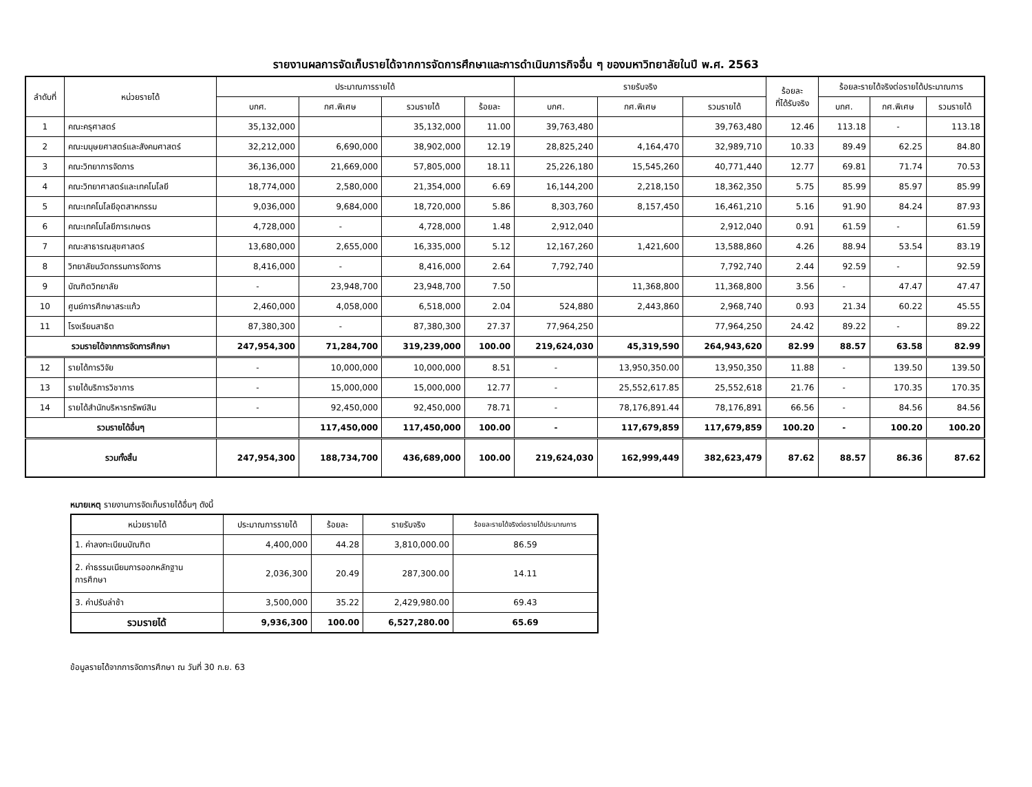รายงานผลการจัดเก็บรายได้จากการจัดการศึกษาและการดำเนินภารกิจอื่น ๆ ของมหาวิทยาลัยในปี พ.ศ. 2563
| ลำดับที่ | หน่วยรายได้ | ประมาณการรายได้ | | | | รายรับจริง | | | ร้อยละ ที่ได้รับจริง | ร้อยละรายได้จริงต่อรายได้ประมาณการ | | |
| --- | --- | --- | --- | --- | --- | --- | --- | --- | --- | --- | --- | --- |
| | | บกศ. | กศ.พิเศษ | รวมรายได้ | ร้อยละ | บกศ. | กศ.พิเศษ | รวมรายได้ | | บกศ. | กศ.พิเศษ | รวมรายได้ |
| 1 | คณะครุศาสตร์ | 35,132,000 | | 35,132,000 | 11.00 | 39,763,480 | | 39,763,480 | 12.46 | 113.18 | - | 113.18 |
| 2 | คณะมนุษยศาสตร์และสังคมศาสตร์ | 32,212,000 | 6,690,000 | 38,902,000 | 12.19 | 28,825,240 | 4,164,470 | 32,989,710 | 10.33 | 89.49 | 62.25 | 84.80 |
| 3 | คณะวิทยาการจัดการ | 36,136,000 | 21,669,000 | 57,805,000 | 18.11 | 25,226,180 | 15,545,260 | 40,771,440 | 12.77 | 69.81 | 71.74 | 70.53 |
| 4 | คณะวิทยาศาสตร์และเทคโนโลยี | 18,774,000 | 2,580,000 | 21,354,000 | 6.69 | 16,144,200 | 2,218,150 | 18,362,350 | 5.75 | 85.99 | 85.97 | 85.99 |
| 5 | คณะเทคโนโลยีอุตสาหกรรม | 9,036,000 | 9,684,000 | 18,720,000 | 5.86 | 8,303,760 | 8,157,450 | 16,461,210 | 5.16 | 91.90 | 84.24 | 87.93 |
| 6 | คณะเทคโนโลยีการเกษตร | 4,728,000 | - | 4,728,000 | 1.48 | 2,912,040 | | 2,912,040 | 0.91 | 61.59 | - | 61.59 |
| 7 | คณะสาธารณสุขศาสตร์ | 13,680,000 | 2,655,000 | 16,335,000 | 5.12 | 12,167,260 | 1,421,600 | 13,588,860 | 4.26 | 88.94 | 53.54 | 83.19 |
| 8 | วิทยาลัยนวัตกรรมการจัดการ | 8,416,000 | - | 8,416,000 | 2.64 | 7,792,740 | | 7,792,740 | 2.44 | 92.59 | - | 92.59 |
| 9 | บัณฑิตวิทยาลัย | - | 23,948,700 | 23,948,700 | 7.50 | | 11,368,800 | 11,368,800 | 3.56 | - | 47.47 | 47.47 |
| 10 | ศูนย์การศึกษาสระแก้ว | 2,460,000 | 4,058,000 | 6,518,000 | 2.04 | 524,880 | 2,443,860 | 2,968,740 | 0.93 | 21.34 | 60.22 | 45.55 |
| 11 | โรงเรียนสาธิต | 87,380,300 | - | 87,380,300 | 27.37 | 77,964,250 | | 77,964,250 | 24.42 | 89.22 | - | 89.22 |
| รวมรายได้จากการจัดการศึกษา | | 247,954,300 | 71,284,700 | 319,239,000 | 100.00 | 219,624,030 | 45,319,590 | 264,943,620 | 82.99 | 88.57 | 63.58 | 82.99 |
| 12 | รายได้การวิจัย | - | 10,000,000 | 10,000,000 | 8.51 | - | 13,950,350.00 | 13,950,350 | 11.88 | - | 139.50 | 139.50 |
| 13 | รายได้บริการวิชาการ | - | 15,000,000 | 15,000,000 | 12.77 | - | 25,552,617.85 | 25,552,618 | 21.76 | - | 170.35 | 170.35 |
| 14 | รายได้สำนักบริหารทรัพย์สิน | - | 92,450,000 | 92,450,000 | 78.71 | - | 78,176,891.44 | 78,176,891 | 66.56 | - | 84.56 | 84.56 |
| รวมรายได้อื่นๆ | | | 117,450,000 | 117,450,000 | 100.00 | - | 117,679,859 | 117,679,859 | 100.20 | - | 100.20 | 100.20 |
| รวมทั้งสิ้น | | 247,954,300 | 188,734,700 | 436,689,000 | 100.00 | 219,624,030 | 162,999,449 | 382,623,479 | 87.62 | 88.57 | 86.36 | 87.62 |
หมายเหตุ รายงานการจัดเก็บรายได้อื่นๆ ดังนี้
| หน่วยรายได้ | ประมาณการรายได้ | ร้อยละ | รายรับจริง | ร้อยละรายได้จริงต่อรายได้ประมาณการ |
| --- | --- | --- | --- | --- |
| 1. ค่าลงทะเบียนบัณฑิต | 4,400,000 | 44.28 | 3,810,000.00 | 86.59 |
| 2. ค่าธรรมเนียมการออกหลักฐาน การศึกษา | 2,036,300 | 20.49 | 287,300.00 | 14.11 |
| 3. ค่าปรับล่าช้า | 3,500,000 | 35.22 | 2,429,980.00 | 69.43 |
| รวมรายได้ | 9,936,300 | 100.00 | 6,527,280.00 | 65.69 |
ข้อมูลรายได้จากการจัดการศึกษา ณ วันที่ 30 ก.ย. 63